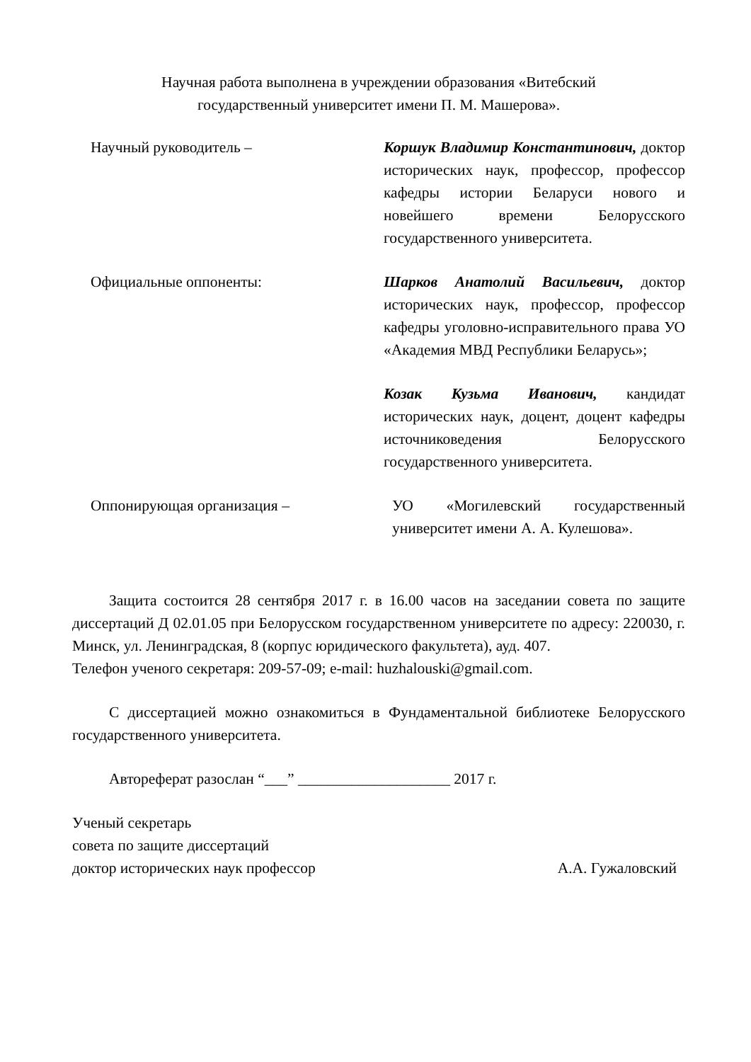Научная работа выполнена в учреждении образования «Витебский
государственный университет имени П. М. Машерова».
Научный руководитель – Коршук Владимир Константинович, доктор исторических наук, профессор, профессор кафедры истории Беларуси нового и новейшего времени Белорусского государственного университета.
Официальные оппоненты: Шарков Анатолий Васильевич, доктор исторических наук, профессор, профессор кафедры уголовно-исправительного права УО «Академия МВД Республики Беларусь»;
Козак Кузьма Иванович, кандидат исторических наук, доцент, доцент кафедры источниковедения Белорусского государственного университета.
Оппонирующая организация – УО «Могилевский государственный университет имени А. А. Кулешова».
Защита состоится 28 сентября 2017 г. в 16.00 часов на заседании совета по защите диссертаций Д 02.01.05 при Белорусском государственном университете по адресу: 220030, г. Минск, ул. Ленинградская, 8 (корпус юридического факультета), ауд. 407.
Телефон ученого секретаря: 209-57-09; e-mail: huzhalouski@gmail.com.
С диссертацией можно ознакомиться в Фундаментальной библиотеке Белорусского государственного университета.
Автореферат разослан “___” ____________________ 2017 г.
Ученый секретарь
совета по защите диссертаций
доктор исторических наук профессор А.А. Гужаловский